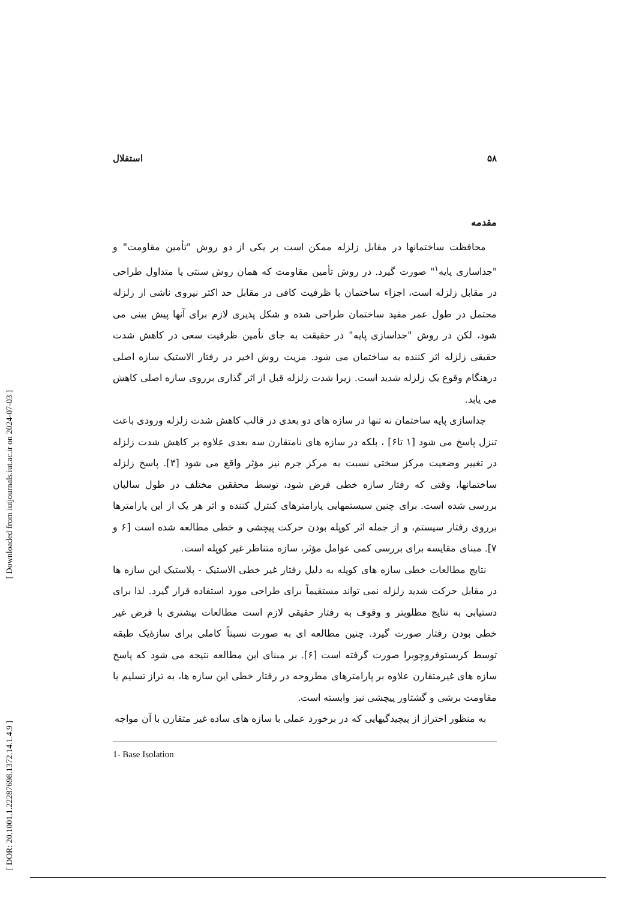[ Downloaded from iutjournals.iut.ac.ir on 2024-07-03 ]
[ DOR: 20.1001.1.22287698.1372.14.1.4.9 ]
استقلال ۵۸
مقدمه
محافظت ساختمانها در مقابل زلزله ممکن است بر یکی از دو روش "تأمین مقاومت" و "جداسازی پایه<sup>۱</sup>" صورت گیرد. در روش تأمین مقاومت که همان روش سنتی یا متداول طراحی در مقابل زلزله است، اجزاء ساختمان با ظرفیت کافی در مقابل حد اکثر نیروی ناشی از زلزله محتمل در طول عمر مفید ساختمان طراحی شده و شکل پذیری لازم برای آنها پیش بینی می شود، لکن در روش "جداسازی پایه" در حقیقت به جای تأمین ظرفیت سعی در کاهش شدت حقیقی زلزله اثر کننده به ساختمان می شود. مزیت روش اخیر در رفتار الاستیک سازه اصلی درهنگام وقوع یک زلزله شدید است. زیرا شدت زلزله قبل از اثر گذاری برروی سازه اصلی کاهش می یابد.
جداسازی پایه ساختمان نه تنها در سازه های دو بعدی در قالب کاهش شدت زلزله ورودی باعث تنزل پاسخ می شود [۱ تا۶] ، بلکه در سازه های نامتقارن سه بعدی علاوه بر کاهش شدت زلزله در تغییر وضعیت مرکز سختی نسبت به مرکز جرم نیز مؤثر واقع می شود [۳]. پاسخ زلزله ساختمانها، وقتی که رفتار سازه خطی فرض شود، توسط محققین مختلف در طول سالیان بررسی شده است. برای چنین سیستمهایی پارامترهای کنترل کننده و اثر هر یک از این پارامترها برروی رفتار سیستم، و از جمله اثر کوپله بودن حرکت پیچشی و خطی مطالعه شده است [۶ و ۷]. مبنای مقایسه برای بررسی کمی عوامل مؤثر، سازه متناظر غیر کوپله است.
نتایج مطالعات خطی سازه های کوپله به دلیل رفتار غیر خطی الاستیک - پلاستیک این سازه ها در مقابل حرکت شدید زلزله نمی تواند مستقیماً برای طراحی مورد استفاده قرار گیرد. لذا برای دستیابی به نتایج مطلوبتر و وقوف به رفتار حقیقی لازم است مطالعات بیشتری با فرض غیر خطی بودن رفتار صورت گیرد. چنین مطالعه ای به صورت نسبتاً کاملی برای سازۀیک طبقه توسط کریستوفروچوبرا صورت گرفته است [۶]. بر مبنای این مطالعه نتیجه می شود که پاسخ سازه های غیرمتقارن علاوه بر پارامترهای مطروحه در رفتار خطی این سازه ها، به تراز تسلیم یا مقاومت برشی و گشتاور پیچشی نیز وابسته است.
به منظور احتراز از پیچیدگیهایی که در برخورد عملی با سازه های ساده غیر متقارن با آن مواجه
1- Base Isolation